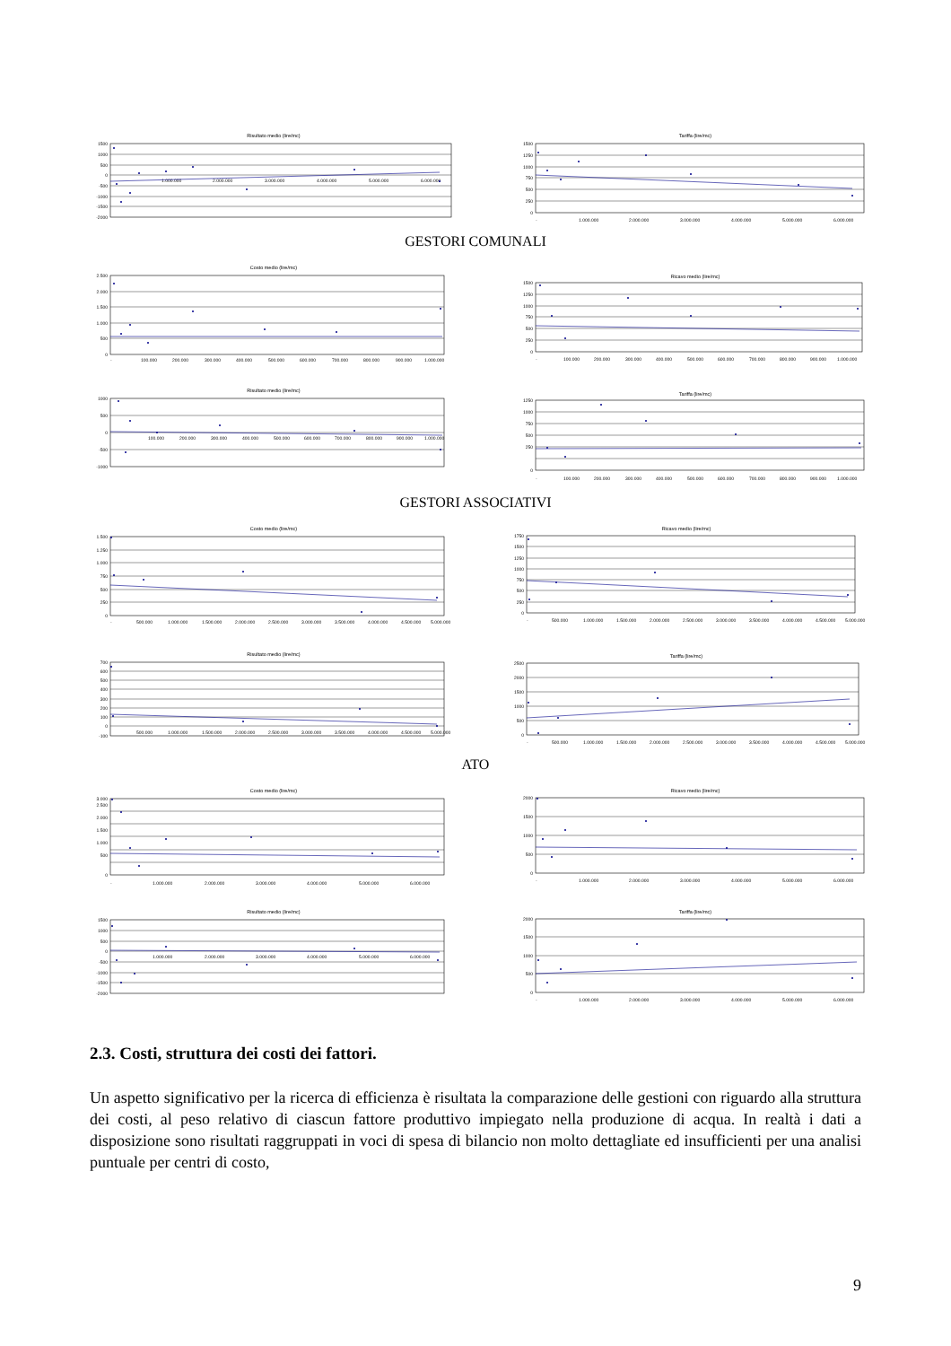Risultato medio (lire/mc)
1500
1000
500
0
-500
-1000
-1500
-2000
1.000.000
2.000.000
3.000.000
4.000.000
5.000.000
6.000.000
Tariffa (lire/mc)
1500
1250
1000
750
500
250
0
-
1.000.000
2.000.000
3.000.000
4.000.000
5.000.000
6.000.000
GESTORI COMUNALI
Costo medio (lire/mc)
2.500
2.000
1.500
1.000
500
0
-
100.000
200.000
300.000
400.000
500.000
600.000
700.000
800.000
900.000
1.000.000
Ricavo medio (lire/mc)
1500
1250
1000
750
500
250
0
-
100.000
200.000
300.000
400.000
500.000
600.000
700.000
800.000
900.000
1.000.000
Risultato medio (lire/mc)
1000
500
0
-500
-1000
100.000
200.000
300.000
400.000
500.000
600.000
700.000
800.000
900.000
1.000.000
Tariffa (lire/mc)
1250
1000
750
500
250
0
-
100.000
200.000
300.000
400.000
500.000
600.000
700.000
800.000
900.000
1.000.000
GESTORI ASSOCIATIVI
Costo medio (lire/mc)
1.500
1.250
1.000
750
500
250
0
-
500.000
1.000.000
1.500.000
2.000.000
2.500.000
3.000.000
3.500.000
4.000.000
4.500.000
5.000.000
Ricavo medio (lire/mc)
1750
1500
1250
1000
750
500
250
0
-
500.000
1.000.000
1.500.000
2.000.000
2.500.000
3.000.000
3.500.000
4.000.000
4.500.000
5.000.000
Risultato medio (lire/mc)
700
600
500
400
300
200
100
0
-100
500.000
1.000.000
1.500.000
2.000.000
2.500.000
3.000.000
3.500.000
4.000.000
4.500.000
5.000.000
Tariffa (lire/mc)
2500
2000
1500
1000
500
0
-
500.000
1.000.000
1.500.000
2.000.000
2.500.000
3.000.000
3.500.000
4.000.000
4.500.000
5.000.000
ATO
Costo medio (lire/mc)
3.000
2.500
2.000
1.500
1.000
500
0
-
1.000.000
2.000.000
3.000.000
4.000.000
5.000.000
6.000.000
Ricavo medio (lire/mc)
2000
1500
1000
500
0
-
1.000.000
2.000.000
3.000.000
4.000.000
5.000.000
6.000.000
Risultato medio (lire/mc)
1500
1000
500
0
-500
-1000
-1500
-2000
1.000.000
2.000.000
3.000.000
4.000.000
5.000.000
6.000.000
Tariffa (lire/mc)
2000
1500
1000
500
0
-
1.000.000
2.000.000
3.000.000
4.000.000
5.000.000
6.000.000
2.3. Costi, struttura dei costi dei fattori.
Un aspetto significativo per la ricerca di efficienza è risultata la comparazione delle gestioni con riguardo alla struttura dei costi, al peso relativo di ciascun fattore produttivo impiegato nella produzione di acqua. In realtà i dati a disposizione sono risultati raggruppati in voci di spesa di bilancio non molto dettagliate ed insufficienti per una analisi puntuale per centri di costo,
9